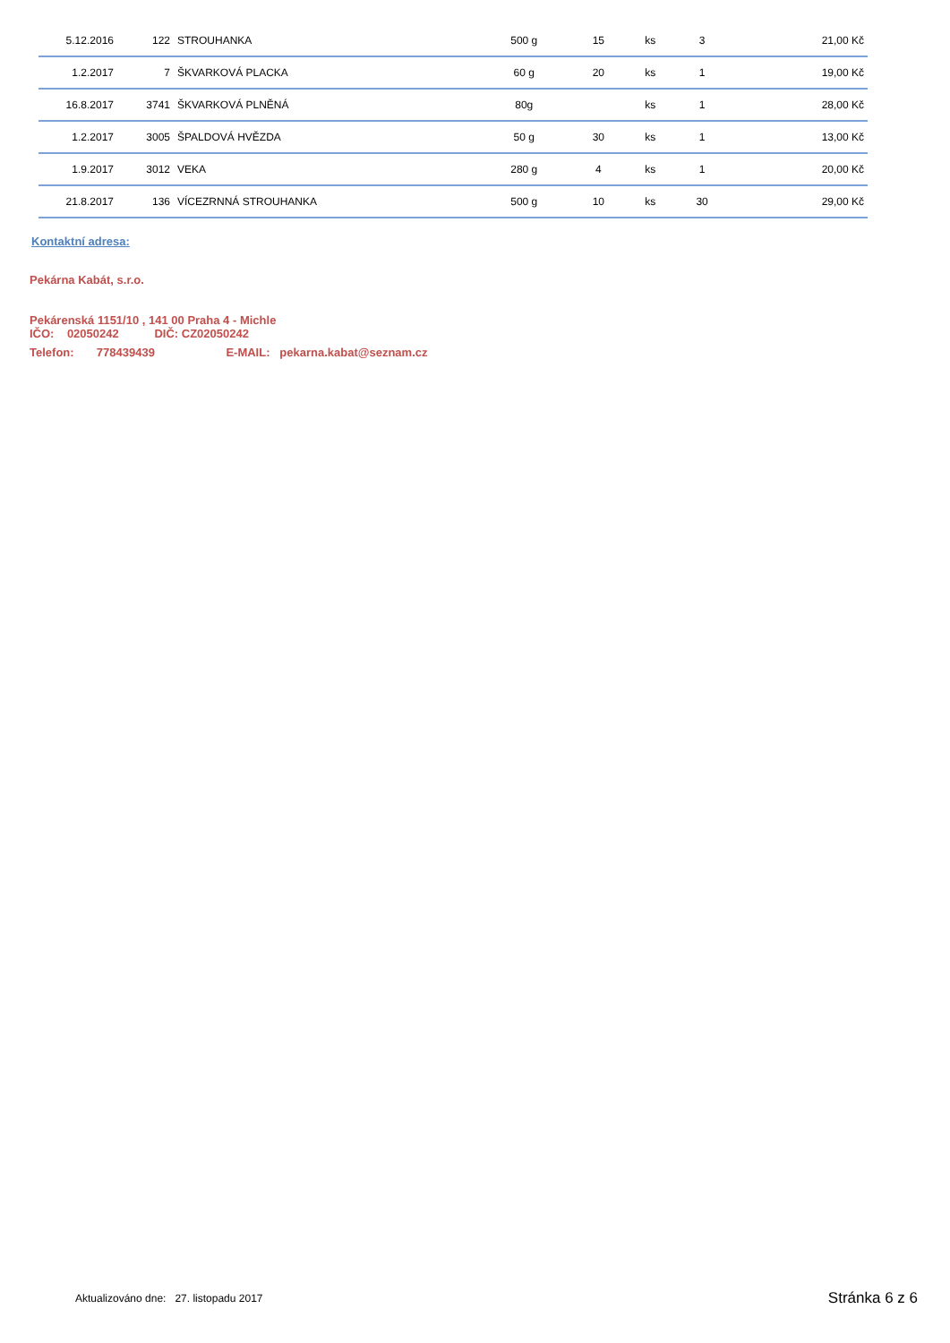| 5.12.2016 | 122 | STROUHANKA | 500 g | 15 | ks | 3 | 21,00 Kč |
| 1.2.2017 | 7 | ŠKVARKOVÁ PLACKA | 60 g | 20 | ks | 1 | 19,00 Kč |
| 16.8.2017 | 3741 | ŠKVARKOVÁ PLNĚNÁ | 80g | | ks | 1 | 28,00 Kč |
| 1.2.2017 | 3005 | ŠPALDOVÁ HVĚZDA | 50 g | 30 | ks | 1 | 13,00 Kč |
| 1.9.2017 | 3012 | VEKA | 280 g | 4 | ks | 1 | 20,00 Kč |
| 21.8.2017 | 136 | VÍCEZRNNÁ STROUHANKA | 500 g | 10 | ks | 30 | 29,00 Kč |
Kontaktní adresa:
Pekárna Kabát, s.r.o.
Pekárenská 1151/10 , 141 00 Praha 4 - Michle
IČO: 02050242 DIČ: CZ02050242
Telefon: 778439439 E-MAIL: pekarna.kabat@seznam.cz
Aktualizováno dne: 27. listopadu 2017
Stránka 6 z 6